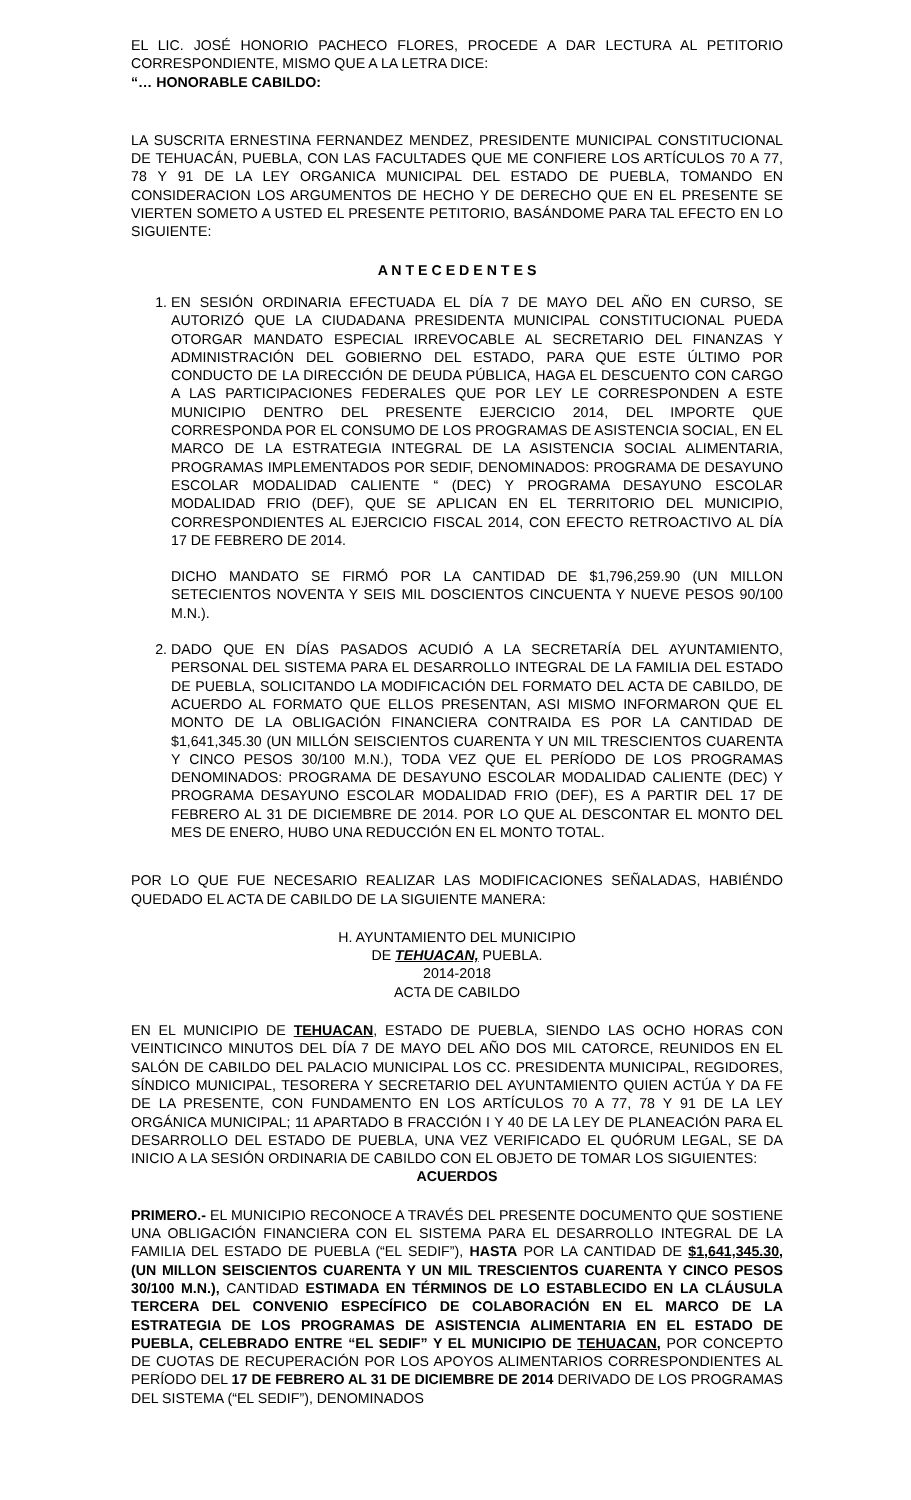EL LIC. JOSÉ HONORIO PACHECO FLORES, PROCEDE A DAR LECTURA AL PETITORIO CORRESPONDIENTE, MISMO QUE A LA LETRA DICE:
“… HONORABLE CABILDO:
LA SUSCRITA ERNESTINA FERNANDEZ MENDEZ, PRESIDENTE MUNICIPAL CONSTITUCIONAL DE TEHUACÁN, PUEBLA, CON LAS FACULTADES QUE ME CONFIERE LOS ARTÍCULOS 70 A 77, 78 Y 91 DE LA LEY ORGANICA MUNICIPAL DEL ESTADO DE PUEBLA, TOMANDO EN CONSIDERACION LOS ARGUMENTOS DE HECHO Y DE DERECHO QUE EN EL PRESENTE SE VIERTEN SOMETO A USTED EL PRESENTE PETITORIO, BASÁNDOME PARA TAL EFECTO EN LO SIGUIENTE:
A N T E C E D E N T E S
1. EN SESIÓN ORDINARIA EFECTUADA EL DÍA 7 DE MAYO DEL AÑO EN CURSO, SE AUTORIZÓ QUE LA CIUDADANA PRESIDENTA MUNICIPAL CONSTITUCIONAL PUEDA OTORGAR MANDATO ESPECIAL IRREVOCABLE AL SECRETARIO DEL FINANZAS Y ADMINISTRACIÓN DEL GOBIERNO DEL ESTADO, PARA QUE ESTE ÚLTIMO POR CONDUCTO DE LA DIRECCIÓN DE DEUDA PÚBLICA, HAGA EL DESCUENTO CON CARGO A LAS PARTICIPACIONES FEDERALES QUE POR LEY LE CORRESPONDEN A ESTE MUNICIPIO DENTRO DEL PRESENTE EJERCICIO 2014, DEL IMPORTE QUE CORRESPONDA POR EL CONSUMO DE LOS PROGRAMAS DE ASISTENCIA SOCIAL, EN EL MARCO DE LA ESTRATEGIA INTEGRAL DE LA ASISTENCIA SOCIAL ALIMENTARIA, PROGRAMAS IMPLEMENTADOS POR SEDIF, DENOMINADOS: PROGRAMA DE DESAYUNO ESCOLAR MODALIDAD CALIENTE “ (DEC) Y PROGRAMA DESAYUNO ESCOLAR MODALIDAD FRIO (DEF), QUE SE APLICAN EN EL TERRITORIO DEL MUNICIPIO, CORRESPONDIENTES AL EJERCICIO FISCAL 2014, CON EFECTO RETROACTIVO AL DÍA 17 DE FEBRERO DE 2014.
DICHO MANDATO SE FIRMÓ POR LA CANTIDAD DE $1,796,259.90 (UN MILLON SETECIENTOS NOVENTA Y SEIS MIL DOSCIENTOS CINCUENTA Y NUEVE PESOS 90/100 M.N.).
2. DADO QUE EN DÍAS PASADOS ACUDIÓ A LA SECRETARÍA DEL AYUNTAMIENTO, PERSONAL DEL SISTEMA PARA EL DESARROLLO INTEGRAL DE LA FAMILIA DEL ESTADO DE PUEBLA, SOLICITANDO LA MODIFICACIÓN DEL FORMATO DEL ACTA DE CABILDO, DE ACUERDO AL FORMATO QUE ELLOS PRESENTAN, ASI MISMO INFORMARON QUE EL MONTO DE LA OBLIGACIÓN FINANCIERA CONTRAIDA ES POR LA CANTIDAD DE $1,641,345.30 (UN MILLÓN SEISCIENTOS CUARENTA Y UN MIL TRESCIENTOS CUARENTA Y CINCO PESOS 30/100 M.N.), TODA VEZ QUE EL PERÍODO DE LOS PROGRAMAS DENOMINADOS: PROGRAMA DE DESAYUNO ESCOLAR MODALIDAD CALIENTE (DEC) Y PROGRAMA DESAYUNO ESCOLAR MODALIDAD FRIO (DEF), ES A PARTIR DEL 17 DE FEBRERO AL 31 DE DICIEMBRE DE 2014. POR LO QUE AL DESCONTAR EL MONTO DEL MES DE ENERO, HUBO UNA REDUCCIÓN EN EL MONTO TOTAL.
POR LO QUE FUE NECESARIO REALIZAR LAS MODIFICACIONES SEÑALADAS, HABIÉNDO QUEDADO EL ACTA DE CABILDO DE LA SIGUIENTE MANERA:
H. AYUNTAMIENTO DEL MUNICIPIO
DE TEHUACAN, PUEBLA.
2014-2018
ACTA DE CABILDO
EN EL MUNICIPIO DE TEHUACAN, ESTADO DE PUEBLA, SIENDO LAS OCHO HORAS CON VEINTICINCO MINUTOS DEL DÍA 7 DE MAYO DEL AÑO DOS MIL CATORCE, REUNIDOS EN EL SALÓN DE CABILDO DEL PALACIO MUNICIPAL LOS CC. PRESIDENTA MUNICIPAL, REGIDORES, SÍNDICO MUNICIPAL, TESORERA Y SECRETARIO DEL AYUNTAMIENTO QUIEN ACTÚA Y DA FE DE LA PRESENTE, CON FUNDAMENTO EN LOS ARTÍCULOS 70 A 77, 78 Y 91 DE LA LEY ORGÁNICA MUNICIPAL; 11 APARTADO B FRACCIÓN I Y 40 DE LA LEY DE PLANEACIÓN PARA EL DESARROLLO DEL ESTADO DE PUEBLA, UNA VEZ VERIFICADO EL QUÓRUM LEGAL, SE DA INICIO A LA SESIÓN ORDINARIA DE CABILDO CON EL OBJETO DE TOMAR LOS SIGUIENTES:
ACUERDOS
PRIMERO.- EL MUNICIPIO RECONOCE A TRAVÉS DEL PRESENTE DOCUMENTO QUE SOSTIENE UNA OBLIGACIÓN FINANCIERA CON EL SISTEMA PARA EL DESARROLLO INTEGRAL DE LA FAMILIA DEL ESTADO DE PUEBLA (“EL SEDIF”), HASTA POR LA CANTIDAD DE $1,641,345.30, (UN MILLON SEISCIENTOS CUARENTA Y UN MIL TRESCIENTOS CUARENTA Y CINCO PESOS 30/100 M.N.), CANTIDAD ESTIMADA EN TÉRMINOS DE LO ESTABLECIDO EN LA CLÁUSULA TERCERA DEL CONVENIO ESPECÍFICO DE COLABORACIÓN EN EL MARCO DE LA ESTRATEGIA DE LOS PROGRAMAS DE ASISTENCIA ALIMENTARIA EN EL ESTADO DE PUEBLA, CELEBRADO ENTRE “EL SEDIF” Y EL MUNICIPIO DE TEHUACAN, POR CONCEPTO DE CUOTAS DE RECUPERACIÓN POR LOS APOYOS ALIMENTARIOS CORRESPONDIENTES AL PERÍODO DEL 17 DE FEBRERO AL 31 DE DICIEMBRE DE 2014 DERIVADO DE LOS PROGRAMAS DEL SISTEMA (“EL SEDIF”), DENOMINADOS